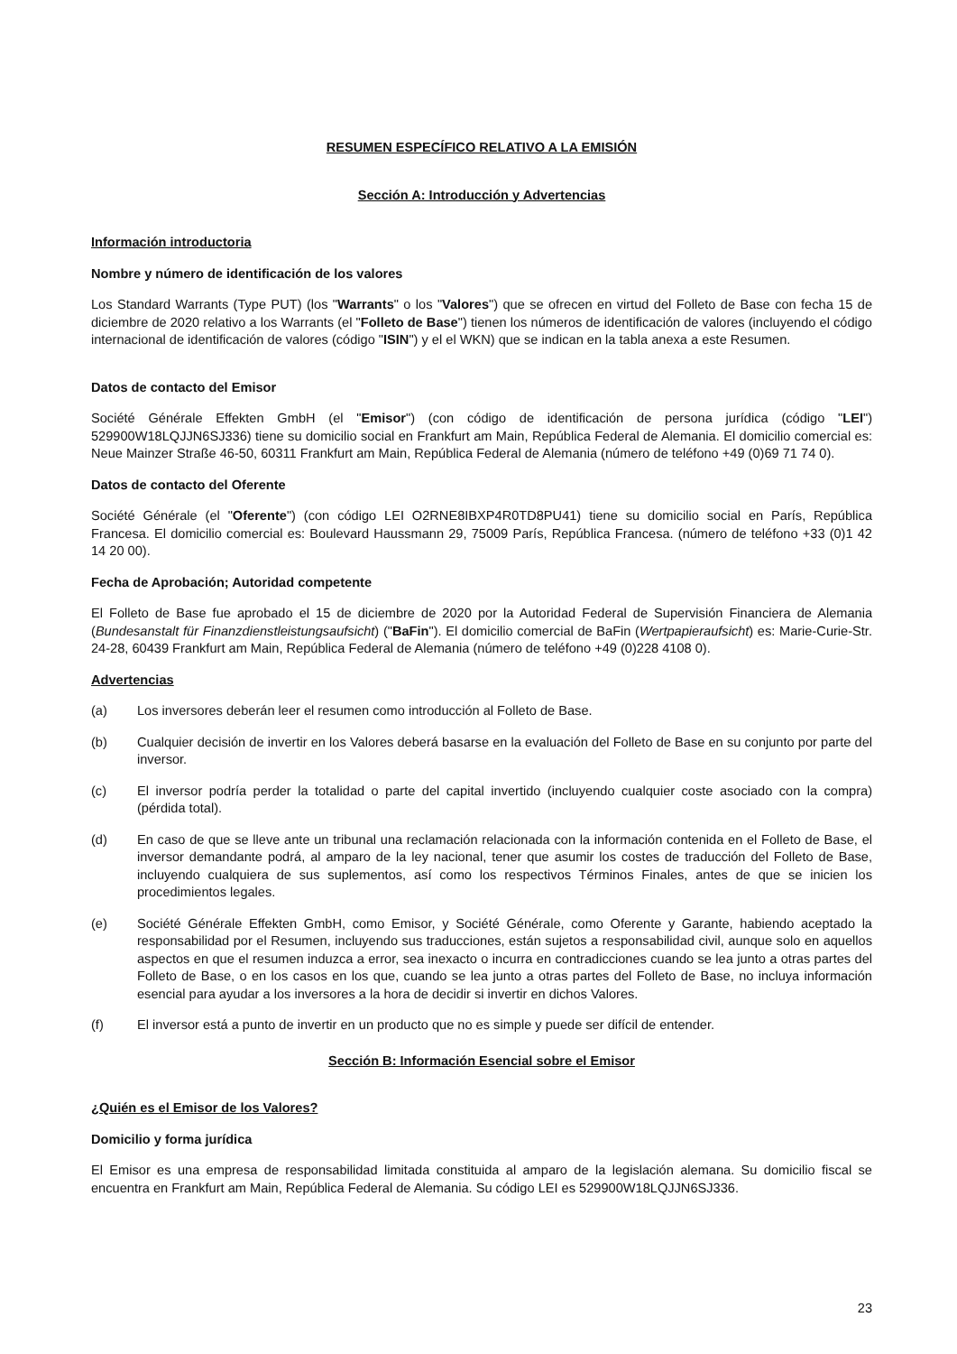RESUMEN ESPECÍFICO RELATIVO A LA EMISIÓN
Sección A: Introducción y Advertencias
Información introductoria
Nombre y número de identificación de los valores
Los Standard Warrants (Type PUT) (los "Warrants" o los "Valores") que se ofrecen en virtud del Folleto de Base con fecha 15 de diciembre de 2020 relativo a los Warrants (el "Folleto de Base") tienen los números de identificación de valores (incluyendo el código internacional de identificación de valores (código "ISIN") y el el WKN) que se indican en la tabla anexa a este Resumen.
Datos de contacto del Emisor
Société Générale Effekten GmbH (el "Emisor") (con código de identificación de persona jurídica (código "LEI") 529900W18LQJJN6SJ336) tiene su domicilio social en Frankfurt am Main, República Federal de Alemania. El domicilio comercial es: Neue Mainzer Straße 46-50, 60311 Frankfurt am Main, República Federal de Alemania (número de teléfono +49 (0)69 71 74 0).
Datos de contacto del Oferente
Société Générale (el "Oferente") (con código LEI O2RNE8IBXP4R0TD8PU41) tiene su domicilio social en París, República Francesa. El domicilio comercial es: Boulevard Haussmann 29, 75009 París, República Francesa. (número de teléfono +33 (0)1 42 14 20 00).
Fecha de Aprobación; Autoridad competente
El Folleto de Base fue aprobado el 15 de diciembre de 2020 por la Autoridad Federal de Supervisión Financiera de Alemania (Bundesanstalt für Finanzdienstleistungsaufsicht) ("BaFin"). El domicilio comercial de BaFin (Wertpapieraufsicht) es: Marie-Curie-Str. 24-28, 60439 Frankfurt am Main, República Federal de Alemania (número de teléfono +49 (0)228 4108 0).
Advertencias
(a) Los inversores deberán leer el resumen como introducción al Folleto de Base.
(b) Cualquier decisión de invertir en los Valores deberá basarse en la evaluación del Folleto de Base en su conjunto por parte del inversor.
(c) El inversor podría perder la totalidad o parte del capital invertido (incluyendo cualquier coste asociado con la compra) (pérdida total).
(d) En caso de que se lleve ante un tribunal una reclamación relacionada con la información contenida en el Folleto de Base, el inversor demandante podrá, al amparo de la ley nacional, tener que asumir los costes de traducción del Folleto de Base, incluyendo cualquiera de sus suplementos, así como los respectivos Términos Finales, antes de que se inicien los procedimientos legales.
(e) Société Générale Effekten GmbH, como Emisor, y Société Générale, como Oferente y Garante, habiendo aceptado la responsabilidad por el Resumen, incluyendo sus traducciones, están sujetos a responsabilidad civil, aunque solo en aquellos aspectos en que el resumen induzca a error, sea inexacto o incurra en contradicciones cuando se lea junto a otras partes del Folleto de Base, o en los casos en los que, cuando se lea junto a otras partes del Folleto de Base, no incluya información esencial para ayudar a los inversores a la hora de decidir si invertir en dichos Valores.
(f) El inversor está a punto de invertir en un producto que no es simple y puede ser difícil de entender.
Sección B: Información Esencial sobre el Emisor
¿Quién es el Emisor de los Valores?
Domicilio y forma jurídica
El Emisor es una empresa de responsabilidad limitada constituida al amparo de la legislación alemana. Su domicilio fiscal se encuentra en Frankfurt am Main, República Federal de Alemania. Su código LEI es 529900W18LQJJN6SJ336.
23